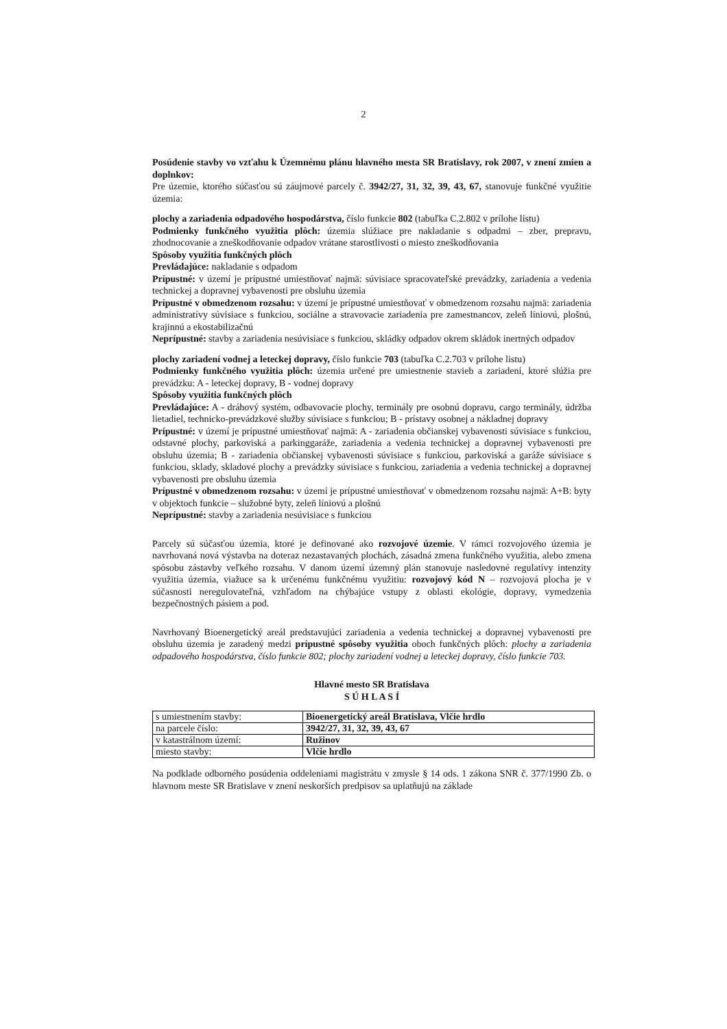2
Posúdenie stavby vo vzťahu k Územnému plánu hlavného mesta SR Bratislavy, rok 2007, v znení zmien a doplnkov:
Pre územie, ktorého súčasťou sú záujmové parcely č. 3942/27, 31, 32, 39, 43, 67, stanovuje funkčné využitie územia:
plochy a zariadenia odpadového hospodárstva, číslo funkcie 802 (tabuľka C.2.802 v prílohe listu)
Podmienky funkčného využitia plôch: územia slúžiace pre nakladanie s odpadmi – zber, prepravu, zhodnocovanie a zneškodňovanie odpadov vrátane starostlivosti o miesto zneškodňovania
Spôsoby využitia funkčných plôch
Prevládajúce: nakladanie s odpadom
Prípustné: v území je prípustné umiestňovať najmä: súvisiace spracovateľské prevádzky, zariadenia a vedenia technickej a dopravnej vybavenosti pre obsluhu územia
Prípustné v obmedzenom rozsahu: v území je prípustné umiestňovať v obmedzenom rozsahu najmä: zariadenia administratívy súvisiace s funkciou, sociálne a stravovacie zariadenia pre zamestnancov, zeleň líniovú, plošnú, krajinnú a ekostabilizačnú
Neprípustné: stavby a zariadenia nesúvisiace s funkciou, skládky odpadov okrem skládok inertných odpadov
plochy zariadení vodnej a leteckej dopravy, číslo funkcie 703 (tabuľka C.2.703 v prílohe listu)
Podmienky funkčného využitia plôch: územia určené pre umiestnenie stavieb a zariadení, ktoré slúžia pre prevádzku: A - leteckej dopravy, B - vodnej dopravy
Spôsoby využitia funkčných plôch
Prevládajúce: A - dráhový systém, odbavovacie plochy, terminály pre osobnú dopravu, cargo terminály, údržba lietadiel, technicko-prevádzkové služby súvisiace s funkciou; B - prístavy osobnej a nákladnej dopravy
Prípustné: v území je prípustné umiestňovať najmä: A - zariadenia občianskej vybavenosti súvisiace s funkciou, odstavné plochy, parkoviská a parkinggaráže, zariadenia a vedenia technickej a dopravnej vybavenosti pre obsluhu územia; B - zariadenia občianskej vybavenosti súvisiace s funkciou, parkoviská a garáže súvisiace s funkciou, sklady, skladové plochy a prevádzky súvisiace s funkciou, zariadenia a vedenia technickej a dopravnej vybavenosti pre obsluhu územia
Prípustné v obmedzenom rozsahu: v území je prípustné umiestňovať v obmedzenom rozsahu najmä: A+B: byty v objektoch funkcie – služobné byty, zeleň líniovú a plošnú
Neprípustné: stavby a zariadenia nesúvisiace s funkciou
Parcely sú súčasťou územia, ktoré je definované ako rozvojové územie. V rámci rozvojového územia je navrhovaná nová výstavba na doteraz nezastavaných plochách, zásadná zmena funkčného využitia, alebo zmena spôsobu zástavby veľkého rozsahu. V danom území územný plán stanovuje nasledovné regulatívy intenzity využitia územia, viažuce sa k určenému funkčnému využitiu: rozvojový kód N – rozvojová plocha je v súčasnosti neregulovateľná, vzhľadom na chýbajúce vstupy z oblasti ekológie, dopravy, vymedzenia bezpečnostných pásiem a pod.
Navrhovaný Bioenergetický areál predstavujúci zariadenia a vedenia technickej a dopravnej vybavenosti pre obsluhu územia je zaradený medzi prípustné spôsoby využitia oboch funkčných plôch: plochy a zariadenia odpadového hospodárstva, číslo funkcie 802; plochy zariadení vodnej a leteckej dopravy, číslo funkcie 703.
Hlavné mesto SR Bratislava
S Ú H L A S Í
| s umiestnením stavby: | Bioenergetický areál Bratislava, Vlčie hrdlo |
| na parcele číslo: | 3942/27, 31, 32, 39, 43, 67 |
| v katastrálnom území: | Ružinov |
| miesto stavby: | Vlčie hrdlo |
Na podklade odborného posúdenia oddeleniami magistrátu v zmysle § 14 ods. 1 zákona SNR č. 377/1990 Zb. o hlavnom meste SR Bratislave v znení neskorších predpisov sa uplatňujú na základe